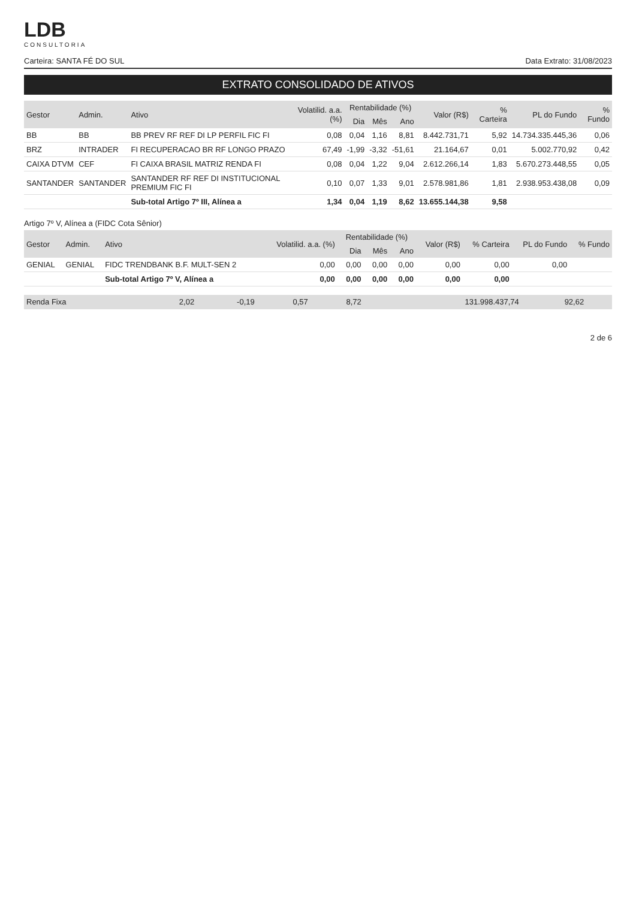LDB
CONSULTORIA
Carteira: SANTA FÉ DO SUL Data Extrato: 31/08/2023
EXTRATO CONSOLIDADO DE ATIVOS
| Gestor | Admin. | Ativo | Volatilid. a.a. (%) | Rentabilidade (%) | | | Valor (R$) | % Carteira | PL do Fundo | % Fundo |
| --- | --- | --- | --- | --- | --- | --- | --- | --- | --- | --- |
| | | | | Dia | Mês | Ano | | | | |
| BB | BB | BB PREV RF REF DI LP PERFIL FIC FI | 0,08 | 0,04 | 1,16 | 8,81 | 8.442.731,71 | 5,92 | 14.734.335.445,36 | 0,06 |
| BRZ | INTRADER | FI RECUPERACAO BR RF LONGO PRAZO | 67,49 | -1,99 | -3,32 | -51,61 | 21.164,67 | 0,01 | 5.002.770,92 | 0,42 |
| CAIXA DTVM | CEF | FI CAIXA BRASIL MATRIZ RENDA FI | 0,08 | 0,04 | 1,22 | 9,04 | 2.612.266,14 | 1,83 | 5.670.273.448,55 | 0,05 |
| SANTANDER | SANTANDER | SANTANDER RF REF DI INSTITUCIONAL PREMIUM FIC FI | 0,10 | 0,07 | 1,33 | 9,01 | 2.578.981,86 | 1,81 | 2.938.953.438,08 | 0,09 |
| | | Sub-total Artigo 7º III, Alínea a | 1,34 | 0,04 | 1,19 | 8,62 | 13.655.144,38 | 9,58 | | |
Artigo 7º V, Alínea a (FIDC Cota Sênior)
| Gestor | Admin. | Ativo | Volatilid. a.a. (%) | Rentabilidade (%) | | | Valor (R$) | % Carteira | PL do Fundo | % Fundo |
| --- | --- | --- | --- | --- | --- | --- | --- | --- | --- | --- |
| | | | | Dia | Mês | Ano | | | | |
| GENIAL | GENIAL | FIDC TRENDBANK B.F. MULT-SEN 2 | 0,00 | 0,00 | 0,00 | 0,00 | 0,00 | 0,00 | 0,00 | |
| | | Sub-total Artigo 7º V, Alínea a | 0,00 | 0,00 | 0,00 | 0,00 | 0,00 | 0,00 | | |
| Renda Fixa | 2,02 | -0,19 | 0,57 | 8,72 | 131.998.437,74 | 92,62 | | |
2 de 6